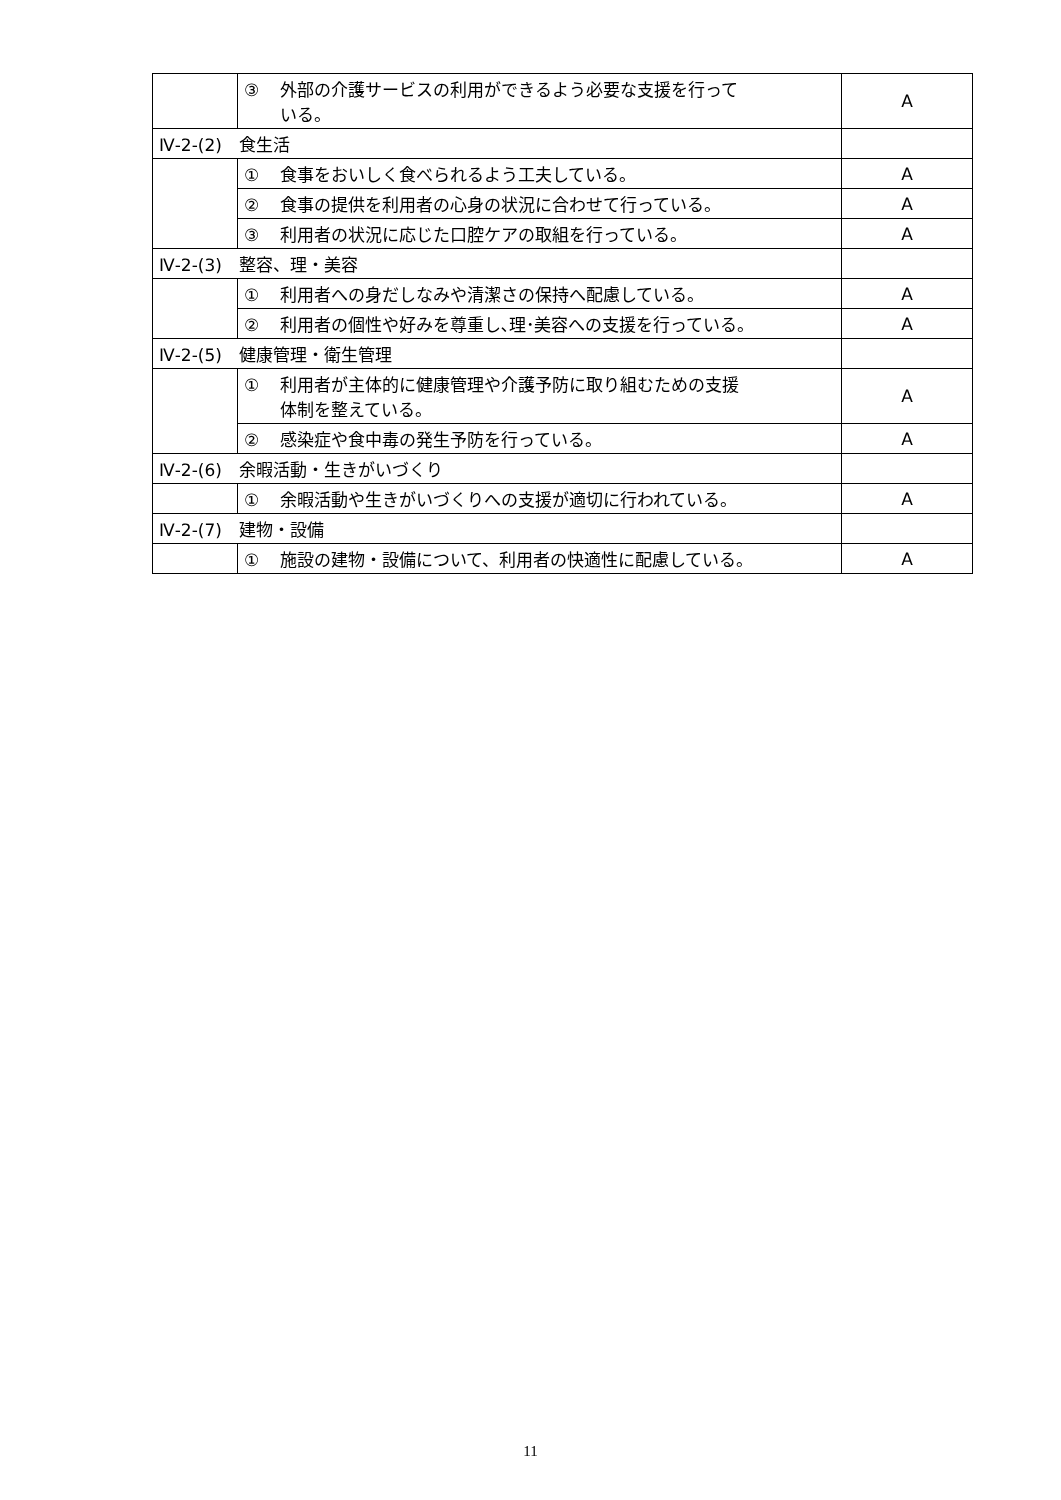| | ③ 外部の介護サービスの利用ができるよう必要な支援を行って いる。 | A |
| Ⅳ-2-(2) 食生活 | | |
| | ① 食事をおいしく食べられるよう工夫している。 | A |
| | ② 食事の提供を利用者の心身の状況に合わせて行っている。 | A |
| | ③ 利用者の状況に応じた口腔ケアの取組を行っている。 | A |
| Ⅳ-2-(3) 整容、理・美容 | | |
| | ① 利用者への身だしなみや清潔さの保持へ配慮している。 | A |
| | ② 利用者の個性や好みを尊重し､理･美容への支援を行っている。 | A |
| Ⅳ-2-(5) 健康管理・衛生管理 | | |
| | ① 利用者が主体的に健康管理や介護予防に取り組むための支援 体制を整えている。 | A |
| | ② 感染症や食中毒の発生予防を行っている。 | A |
| Ⅳ-2-(6) 余暇活動・生きがいづくり | | |
| | ① 余暇活動や生きがいづくりへの支援が適切に行われている。 | A |
| Ⅳ-2-(7) 建物・設備 | | |
| | ① 施設の建物・設備について、利用者の快適性に配慮している。 | A |
11